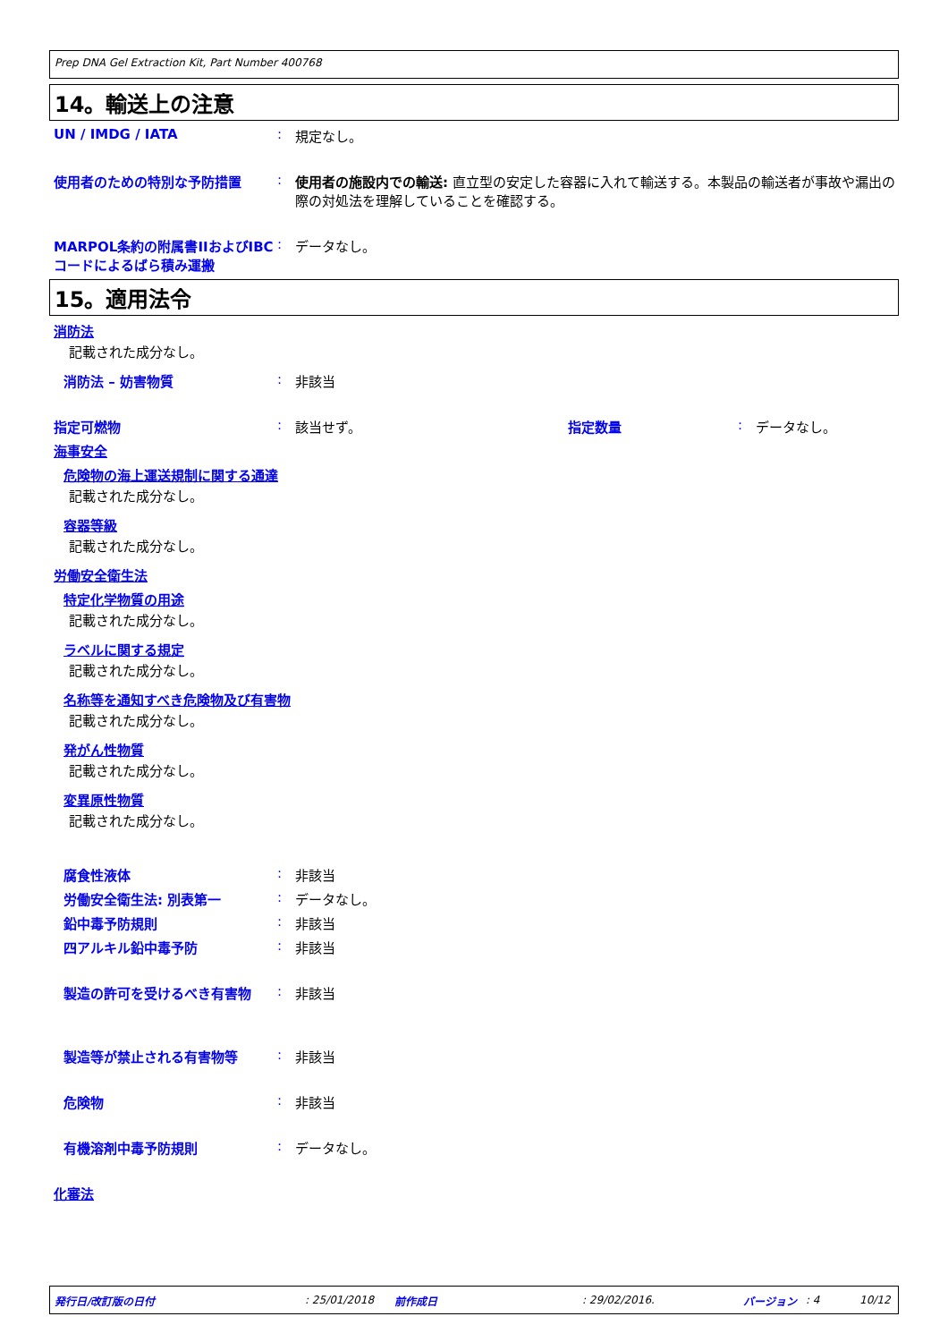Prep DNA Gel Extraction Kit, Part Number 400768
14。輸送上の注意
UN / IMDG / IATA : 規定なし。
使用者のための特別な予防措置 : 使用者の施設内での輸送: 直立型の安定した容器に入れて輸送する。本製品の輸送者が事故や漏出の際の対処法を理解していることを確認する。
MARPOL条約の附属書IIおよびIBCコードによるばら積み運搬
: データなし。
15。適用法令
消防法
記載された成分なし。
消防法 – 妨害物質 : 非該当
指定可燃物 : 該当せず。 指定数量 : データなし。
海事安全
危険物の海上運送規制に関する通達
記載された成分なし。
容器等級
記載された成分なし。
労働安全衛生法
特定化学物質の用途
記載された成分なし。
ラベルに関する規定
記載された成分なし。
名称等を通知すべき危険物及び有害物
記載された成分なし。
発がん性物質
記載された成分なし。
変異原性物質
記載された成分なし。
腐食性液体 : 非該当
労働安全衛生法: 別表第一 : データなし。
鉛中毒予防規則 : 非該当
四アルキル鉛中毒予防 : 非該当
製造の許可を受けるべき有害物 : 非該当
製造等が禁止される有害物等 : 非該当
危険物 : 非該当
有機溶剤中毒予防規則 : データなし。
化審法
発行日/改訂版の日付: 25/01/2018 前作成日: 29/02/2016. バージョン: 4 10/12